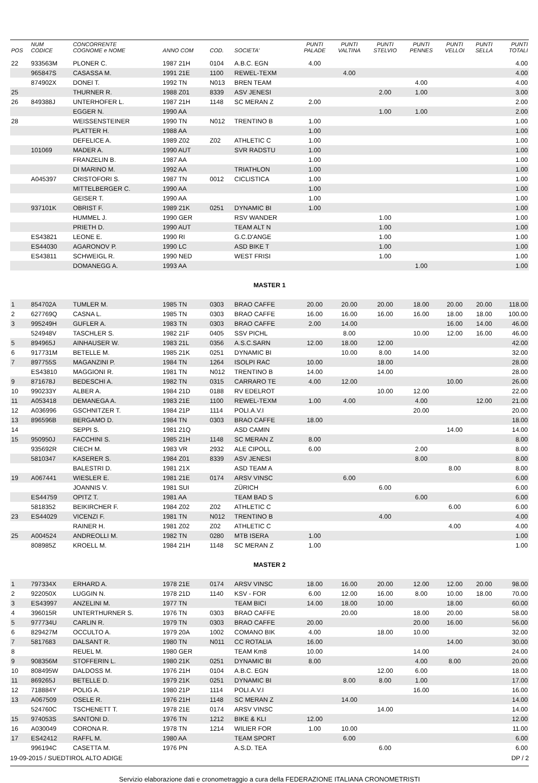| POS | NUM CODICE | CONCORRENTE COGNOME e NOME | ANNO COM | COD. | SOCIETA' | PUNTI PALADE | PUNTI VALTINA | PUNTI STELVIO | PUNTI PENNES | PUNTI VELLOI | PUNTI SELLA | PUNTI TOTALI |
| --- | --- | --- | --- | --- | --- | --- | --- | --- | --- | --- | --- | --- |
| 22 | 933563M | PLONER C. | 1987 21H | 0104 | A.B.C. EGN | 4.00 | | | | | | 4.00 |
| | 965847S | CASASSA M. | 1991 21E | 1100 | REWEL-TEXM | | 4.00 | | | | | 4.00 |
| | 874902X | DONEI T. | 1992 TN | N013 | BREN TEAM | | | | 4.00 | | | 4.00 |
| 25 | | THURNER R. | 1988 Z01 | 8339 | ASV JENESI | | | 2.00 | 1.00 | | | 3.00 |
| 26 | 849388J | UNTERHOFER L. | 1987 21H | 1148 | SC MERAN Z | 2.00 | | | | | | 2.00 |
| | | EGGER N. | 1990 AA | | | | | 1.00 | 1.00 | | | 2.00 |
| 28 | | WEISSENSTEINER | 1990 TN | N012 | TRENTINO B | 1.00 | | | | | | 1.00 |
| | | PLATTER H. | 1988 AA | | | 1.00 | | | | | | 1.00 |
| | | DEFELICE A. | 1989 Z02 | Z02 | ATHLETIC C | 1.00 | | | | | | 1.00 |
| | 101069 | MADER A. | 1990 AUT | | SVR RADSTU | 1.00 | | | | | | 1.00 |
| | | FRANZELIN B. | 1987 AA | | | 1.00 | | | | | | 1.00 |
| | | DI MARINO M. | 1992 AA | | TRIATHLON | 1.00 | | | | | | 1.00 |
| | A045397 | CRISTOFORI S. | 1987 TN | 0012 | CICLISTICA | 1.00 | | | | | | 1.00 |
| | | MITTELBERGER C. | 1990 AA | | | 1.00 | | | | | | 1.00 |
| | | GEISER T. | 1990 AA | | | 1.00 | | | | | | 1.00 |
| | 937101K | OBRIST F. | 1989 21K | 0251 | DYNAMIC BI | 1.00 | | | | | | 1.00 |
| | | HUMMEL J. | 1990 GER | | RSV WANDER | | | 1.00 | | | | 1.00 |
| | | PRIETH D. | 1990 AUT | | TEAM ALT N | | | 1.00 | | | | 1.00 |
| | ES43821 | LEONE E. | 1990 RI | | G.C.D'ANGE | | | 1.00 | | | | 1.00 |
| | ES44030 | AGARONOV P. | 1990 LC | | ASD BIKE T | | | 1.00 | | | | 1.00 |
| | ES43811 | SCHWEIGL R. | 1990 NED | | WEST FRISI | | | 1.00 | | | | 1.00 |
| | | DOMANEGG A. | 1993 AA | | | | | | 1.00 | | | 1.00 |
| MASTER 1 | | | | | | | | | | | | |
| 1 | 854702A | TUMLER M. | 1985 TN | 0303 | BRAO CAFFE | 20.00 | 20.00 | 20.00 | 18.00 | 20.00 | 20.00 | 118.00 |
| 2 | 627769Q | CASNA L. | 1985 TN | 0303 | BRAO CAFFE | 16.00 | 16.00 | 16.00 | 16.00 | 18.00 | 18.00 | 100.00 |
| 3 | 995249H | GUFLER A. | 1983 TN | 0303 | BRAO CAFFE | 2.00 | 14.00 | | | 16.00 | 14.00 | 46.00 |
| | 524948V | TASCHLER S. | 1982 21F | 0405 | SSV PICHL | | 8.00 | | 10.00 | 12.00 | 16.00 | 46.00 |
| 5 | 894965J | AINHAUSER W. | 1983 21L | 0356 | A.S.C.SARN | 12.00 | 18.00 | 12.00 | | | | 42.00 |
| 6 | 917731M | BETELLE M. | 1985 21K | 0251 | DYNAMIC BI | | 10.00 | 8.00 | 14.00 | | | 32.00 |
| 7 | 897755S | MAGANZINI P. | 1984 TN | 1264 | ISOLPI RAC | 10.00 | | 18.00 | | | | 28.00 |
| | ES43810 | MAGGIONI R. | 1981 TN | N012 | TRENTINO B | 14.00 | | 14.00 | | | | 28.00 |
| 9 | 871678J | BEDESCHI A. | 1982 TN | 0315 | CARRARO TE | 4.00 | 12.00 | | | 10.00 | | 26.00 |
| 10 | 990233Y | ALBER A. | 1984 21D | 0188 | RV EDELROT | | | 10.00 | 12.00 | | | 22.00 |
| 11 | A053418 | DEMANEGA A. | 1983 21E | 1100 | REWEL-TEXM | 1.00 | 4.00 | | 4.00 | | 12.00 | 21.00 |
| 12 | A036996 | GSCHNITZER T. | 1984 21P | 1114 | POLI.A.V.I | | | | 20.00 | | | 20.00 |
| 13 | 896596B | BERGAMO D. | 1984 TN | 0303 | BRAO CAFFE | 18.00 | | | | | | 18.00 |
| 14 | | SEPPI S. | 1981 21Q | | ASD CAMIN | | | | | 14.00 | | 14.00 |
| 15 | 950950J | FACCHINI S. | 1985 21H | 1148 | SC MERAN Z | 8.00 | | | | | | 8.00 |
| | 935692R | CIECH M. | 1983 VR | 2932 | ALE CIPOLL | 6.00 | | | 2.00 | | | 8.00 |
| | 5810347 | KASERER S. | 1984 Z01 | 8339 | ASV JENESI | | | | 8.00 | | | 8.00 |
| | | BALESTRI D. | 1981 21X | | ASD TEAM A | | | | | 8.00 | | 8.00 |
| 19 | A067441 | WIESLER E. | 1981 21E | 0174 | ARSV VINSC | | 6.00 | | | | | 6.00 |
| | | JOANNIS V. | 1981 SUI | | ZÜRICH | | | 6.00 | | | | 6.00 |
| | ES44759 | OPITZ T. | 1981 AA | | TEAM BAD S | | | | 6.00 | | | 6.00 |
| | 5818352 | BEIKIRCHER F. | 1984 Z02 | Z02 | ATHLETIC C | | | | | 6.00 | | 6.00 |
| 23 | ES44029 | VICENZI F. | 1981 TN | N012 | TRENTINO B | | | 4.00 | | | | 4.00 |
| | | RAINER H. | 1981 Z02 | Z02 | ATHLETIC C | | | | | 4.00 | | 4.00 |
| 25 | A004524 | ANDREOLLI M. | 1982 TN | 0280 | MTB ISERA | 1.00 | | | | | | 1.00 |
| | 808985Z | KROELL M. | 1984 21H | 1148 | SC MERAN Z | 1.00 | | | | | | 1.00 |
| MASTER 2 | | | | | | | | | | | | |
| 1 | 797334X | ERHARD A. | 1978 21E | 0174 | ARSV VINSC | 18.00 | 16.00 | 20.00 | 12.00 | 12.00 | 20.00 | 98.00 |
| 2 | 922050X | LUGGIN N. | 1978 21D | 1140 | KSV - FOR | 6.00 | 12.00 | 16.00 | 8.00 | 10.00 | 18.00 | 70.00 |
| 3 | ES43997 | ANZELINI M. | 1977 TN | | TEAM BICI | 14.00 | 18.00 | 10.00 | | 18.00 | | 60.00 |
| 4 | 396015R | UNTERTHURNER S. | 1976 TN | 0303 | BRAO CAFFE | | 20.00 | | 18.00 | 20.00 | | 58.00 |
| 5 | 977734U | CARLIN R. | 1979 TN | 0303 | BRAO CAFFE | 20.00 | | | 20.00 | 16.00 | | 56.00 |
| 6 | 829427M | OCCULTO A. | 1979 20A | 1002 | COMANO BIK | 4.00 | | 18.00 | 10.00 | | | 32.00 |
| 7 | 5817683 | DALSANT R. | 1980 TN | N011 | CC ROTALIA | 16.00 | | | | 14.00 | | 30.00 |
| 8 | | REUEL M. | 1980 GER | | TEAM Km8 | 10.00 | | | 14.00 | | | 24.00 |
| 9 | 908356M | STOFFERIN L. | 1980 21K | 0251 | DYNAMIC BI | 8.00 | | | 4.00 | 8.00 | | 20.00 |
| 10 | 808495W | DALDOSS M. | 1976 21H | 0104 | A.B.C. EGN | | | 12.00 | 6.00 | | | 18.00 |
| 11 | 869265J | BETELLE D. | 1979 21K | 0251 | DYNAMIC BI | | 8.00 | 8.00 | 1.00 | | | 17.00 |
| 12 | 718884Y | POLIG A. | 1980 21P | 1114 | POLI.A.V.I | | | | 16.00 | | | 16.00 |
| 13 | A067509 | OSELE R. | 1976 21H | 1148 | SC MERAN Z | | 14.00 | | | | | 14.00 |
| | 524760C | TSCHENETT T. | 1978 21E | 0174 | ARSV VINSC | | | 14.00 | | | | 14.00 |
| 15 | 974053S | SANTONI D. | 1976 TN | 1212 | BIKE & KLI | 12.00 | | | | | | 12.00 |
| 16 | A030049 | CORONA R. | 1978 TN | 1214 | WILIER FOR | 1.00 | 10.00 | | | | | 11.00 |
| 17 | ES42412 | RAFFL M. | 1980 AA | | TEAM SPORT | | 6.00 | | | | | 6.00 |
| | 996194C | CASETTA M. | 1976 PN | | A.S.D. TEA | | | 6.00 | | | | 6.00 |
19-09-2015 / SUEDTIROL ALTO ADIGE DP / 2
Servizio elaborazione dati e cronometraggio a cura della FEDERAZIONE ITALIANA CRONOMETRISTI